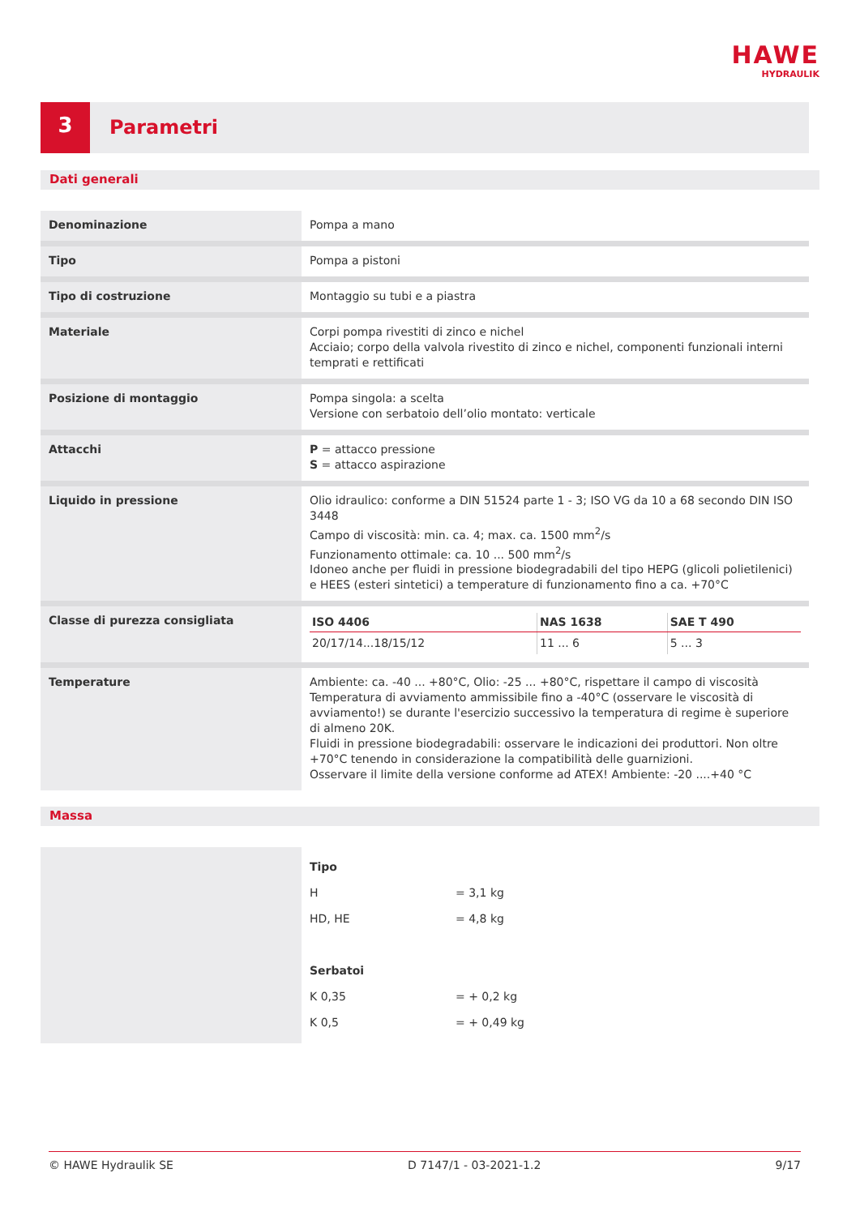HAWE
HYDRAULIK
3
Parametri
Dati generali
| Denominazione | Pompa a mano |
| Tipo | Pompa a pistoni |
| Tipo di costruzione | Montaggio su tubi e a piastra |
| Materiale | Corpi pompa rivestiti di zinco e nichel Acciaio; corpo della valvola rivestito di zinco e nichel, componenti funzionali interni temprati e rettificati |
| Posizione di montaggio | Pompa singola: a scelta Versione con serbatoio dell’olio montato: verticale |
| Attacchi | P = attacco pressione S = attacco aspirazione |
| Liquido in pressione | Olio idraulico: conforme a DIN 51524 parte 1 - 3; ISO VG da 10 a 68 secondo DIN ISO 3448 Campo di viscosità: min. ca. 4; max. ca. 1500 mm<sup>2</sup>/s Funzionamento ottimale: ca. 10 ... 500 mm<sup>2</sup>/s Idoneo anche per fluidi in pressione biodegradabili del tipo HEPG (glicoli polietilenici) e HEES (esteri sintetici) a temperature di funzionamento fino a ca. +70°C |
| Classe di purezza consigliata | / ISO 4406 / NAS 1638 / SAE T 490 / / --- / --- / --- / / 20/17/14...18/15/12 / 11 ... 6 / 5 ... 3 / |
| Temperature | Ambiente: ca. -40 ... +80°C, Olio: -25 ... +80°C, rispettare il campo di viscosità Temperatura di avviamento ammissibile fino a -40°C (osservare le viscosità di avviamento!) se durante l'esercizio successivo la temperatura di regime è superiore di almeno 20K. Fluidi in pressione biodegradabili: osservare le indicazioni dei produttori. Non oltre +70°C tenendo in considerazione la compatibilità delle guarnizioni. Osservare il limite della versione conforme ad ATEX! Ambiente: -20 ....+40 °C |
Massa
| | Tipo H = 3,1 kg HD, HE = 4,8 kg Serbatoi K 0,35 = + 0,2 kg K 0,5 = + 0,49 kg |
© HAWE Hydraulik SE D 7147/1 - 03-2021-1.2 9/17